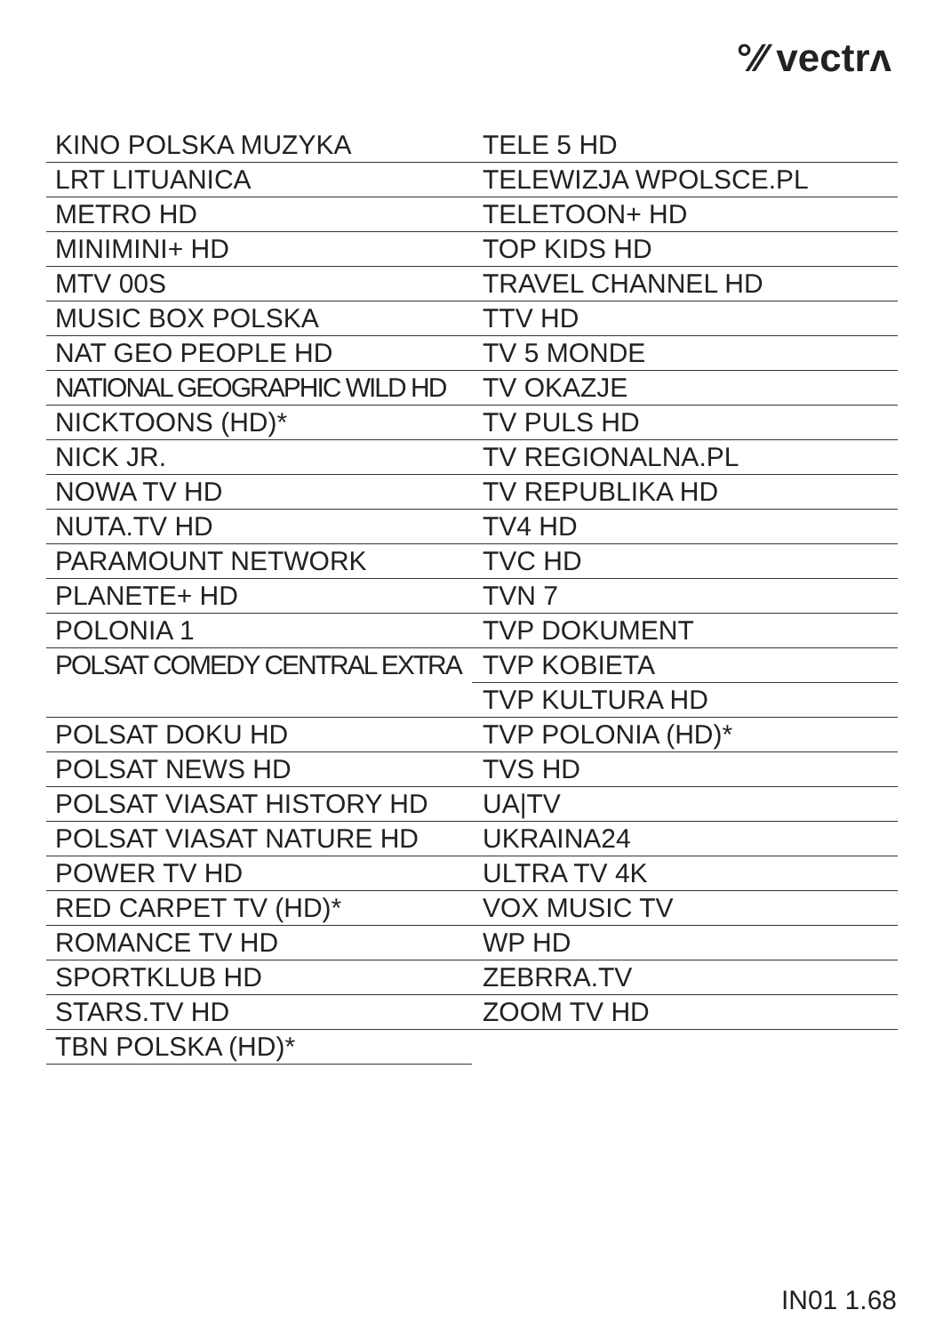°⁄⁄ vectrʌ
KINO POLSKA MUZYKA
LRT LITUANICA
METRO HD
MINIMINI+ HD
MTV 00S
MUSIC BOX POLSKA
NAT GEO PEOPLE HD
NATIONAL GEOGRAPHIC WILD HD
NICKTOONS (HD)*
NICK JR.
NOWA TV HD
NUTA.TV HD
PARAMOUNT NETWORK
PLANETE+ HD
POLONIA 1
POLSAT COMEDY CENTRAL EXTRA
POLSAT DOKU HD
POLSAT NEWS HD
POLSAT VIASAT HISTORY HD
POLSAT VIASAT NATURE HD
POWER TV HD
RED CARPET TV (HD)*
ROMANCE TV HD
SPORTKLUB HD
STARS.TV HD
TBN POLSKA (HD)*
TELE 5 HD
TELEWIZJA WPOLSCE.PL
TELETOON+ HD
TOP KIDS HD
TRAVEL CHANNEL HD
TTV HD
TV 5 MONDE
TV OKAZJE
TV PULS HD
TV REGIONALNA.PL
TV REPUBLIKA HD
TV4 HD
TVC HD
TVN 7
TVP DOKUMENT
TVP KOBIETA
TVP KULTURA HD
TVP POLONIA (HD)*
TVS HD
UA|TV
UKRAINA24
ULTRA TV 4K
VOX MUSIC TV
WP HD
ZEBRRA.TV
ZOOM TV HD
IN01 1.68